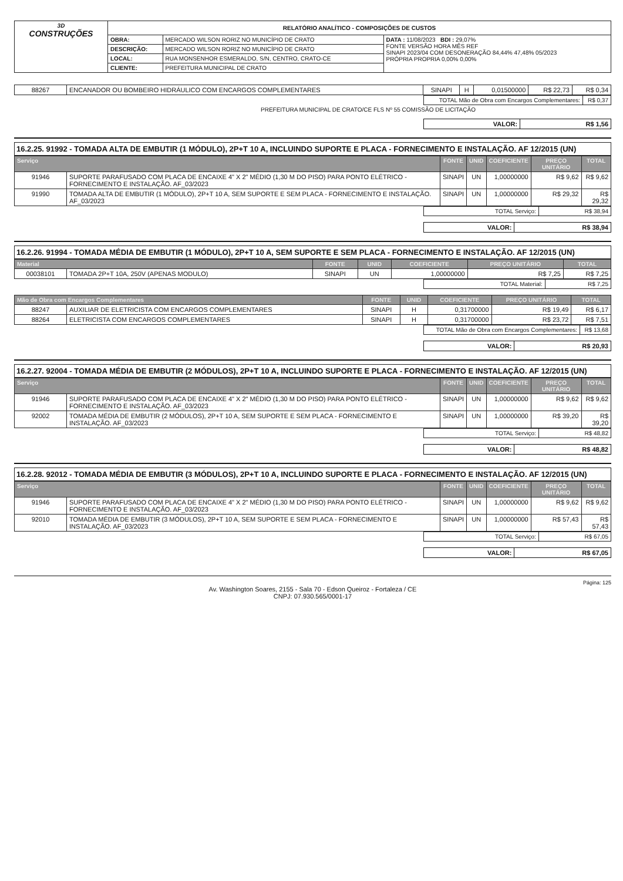| 3D CONSTRUÇÕES | RELATÓRIO ANALÍTICO - COMPOSIÇÕES DE CUSTOS | | |
| | OBRA: | MERCADO WILSON RORIZ NO MUNICÍPIO DE CRATO | DATA : 11/08/2023 BDI : 29,07% FONTE VERSÃO HORA MÊS REF SINAPI 2023/04 COM DESONERAÇÃO 84,44% 47,48% 05/2023 PRÓPRIA PROPRIA 0,00% 0,00% |
| | DESCRIÇÃO: | MERCADO WILSON RORIZ NO MUNICÍPIO DE CRATO | |
| | LOCAL: | RUA MONSENHOR ESMERALDO, S/N, CENTRO, CRATO-CE | |
| | CLIENTE: | PREFEITURA MUNICIPAL DE CRATO | |
| 88267 | ENCANADOR OU BOMBEIRO HIDRÁULICO COM ENCARGOS COMPLEMENTARES | SINAPI | H | 0,01500000 | R$ 22,73 | R$ 0,34 |
| TOTAL Mão de Obra com Encargos Complementares: | R$ 0,37 |
PREFEITURA MUNICIPAL DE CRATO/CE FLS Nº 55 COMISSÃO DE LICITAÇÃO
| VALOR: | R$ 1,56 |
16.2.25. 91992 - TOMADA ALTA DE EMBUTIR (1 MÓDULO), 2P+T 10 A, INCLUINDO SUPORTE E PLACA - FORNECIMENTO E INSTALAÇÃO. AF 12/2015 (UN)
| Serviço | | FONTE | UNID | COEFICIENTE | PREÇO UNITÁRIO | TOTAL |
| --- | --- | --- | --- | --- | --- | --- |
| 91946 | SUPORTE PARAFUSADO COM PLACA DE ENCAIXE 4" X 2" MÉDIO (1,30 M DO PISO) PARA PONTO ELÉTRICO - FORNECIMENTO E INSTALAÇÃO. AF_03/2023 | SINAPI | UN | 1,00000000 | R$ 9,62 | R$ 9,62 |
| 91990 | TOMADA ALTA DE EMBUTIR (1 MÓDULO), 2P+T 10 A, SEM SUPORTE E SEM PLACA - FORNECIMENTO E INSTALAÇÃO. AF_03/2023 | SINAPI | UN | 1,00000000 | R$ 29,32 | R$ 29,32 |
| TOTAL Serviço: | R$ 38,94 |
| VALOR: | R$ 38,94 |
16.2.26. 91994 - TOMADA MÉDIA DE EMBUTIR (1 MÓDULO), 2P+T 10 A, SEM SUPORTE E SEM PLACA - FORNECIMENTO E INSTALAÇÃO. AF 12/2015 (UN)
| Material | | FONTE | UNID | COEFICIENTE | PREÇO UNITÁRIO | TOTAL |
| --- | --- | --- | --- | --- | --- | --- |
| 00038101 | TOMADA 2P+T 10A, 250V (APENAS MODULO) | SINAPI | UN | 1,00000000 | R$ 7,25 | R$ 7,25 |
| TOTAL Material: | R$ 7,25 |
| Mão de Obra com Encargos Complementares | | FONTE | UNID | COEFICIENTE | PREÇO UNITÁRIO | TOTAL |
| --- | --- | --- | --- | --- | --- | --- |
| 88247 | AUXILIAR DE ELETRICISTA COM ENCARGOS COMPLEMENTARES | SINAPI | H | 0,31700000 | R$ 19,49 | R$ 6,17 |
| 88264 | ELETRICISTA COM ENCARGOS COMPLEMENTARES | SINAPI | H | 0,31700000 | R$ 23,72 | R$ 7,51 |
| TOTAL Mão de Obra com Encargos Complementares: | R$ 13,68 |
| VALOR: | R$ 20,93 |
16.2.27. 92004 - TOMADA MÉDIA DE EMBUTIR (2 MÓDULOS), 2P+T 10 A, INCLUINDO SUPORTE E PLACA - FORNECIMENTO E INSTALAÇÃO. AF 12/2015 (UN)
| Serviço | | FONTE | UNID | COEFICIENTE | PREÇO UNITÁRIO | TOTAL |
| --- | --- | --- | --- | --- | --- | --- |
| 91946 | SUPORTE PARAFUSADO COM PLACA DE ENCAIXE 4" X 2" MÉDIO (1,30 M DO PISO) PARA PONTO ELÉTRICO - FORNECIMENTO E INSTALAÇÃO. AF_03/2023 | SINAPI | UN | 1,00000000 | R$ 9,62 | R$ 9,62 |
| 92002 | TOMADA MÉDIA DE EMBUTIR (2 MÓDULOS), 2P+T 10 A, SEM SUPORTE E SEM PLACA - FORNECIMENTO E INSTALAÇÃO. AF_03/2023 | SINAPI | UN | 1,00000000 | R$ 39,20 | R$ 39,20 |
| TOTAL Serviço: | R$ 48,82 |
| VALOR: | R$ 48,82 |
16.2.28. 92012 - TOMADA MÉDIA DE EMBUTIR (3 MÓDULOS), 2P+T 10 A, INCLUINDO SUPORTE E PLACA - FORNECIMENTO E INSTALAÇÃO. AF 12/2015 (UN)
| Serviço | | FONTE | UNID | COEFICIENTE | PREÇO UNITÁRIO | TOTAL |
| --- | --- | --- | --- | --- | --- | --- |
| 91946 | SUPORTE PARAFUSADO COM PLACA DE ENCAIXE 4" X 2" MÉDIO (1,30 M DO PISO) PARA PONTO ELÉTRICO - FORNECIMENTO E INSTALAÇÃO. AF_03/2023 | SINAPI | UN | 1,00000000 | R$ 9,62 | R$ 9,62 |
| 92010 | TOMADA MÉDIA DE EMBUTIR (3 MÓDULOS), 2P+T 10 A, SEM SUPORTE E SEM PLACA - FORNECIMENTO E INSTALAÇÃO. AF_03/2023 | SINAPI | UN | 1,00000000 | R$ 57,43 | R$ 57,43 |
| TOTAL Serviço: | R$ 67,05 |
| VALOR: | R$ 67,05 |
Página: 125
Av. Washington Soares, 2155 - Sala 70 - Edson Queiroz - Fortaleza / CE
CNPJ: 07.930.565/0001-17